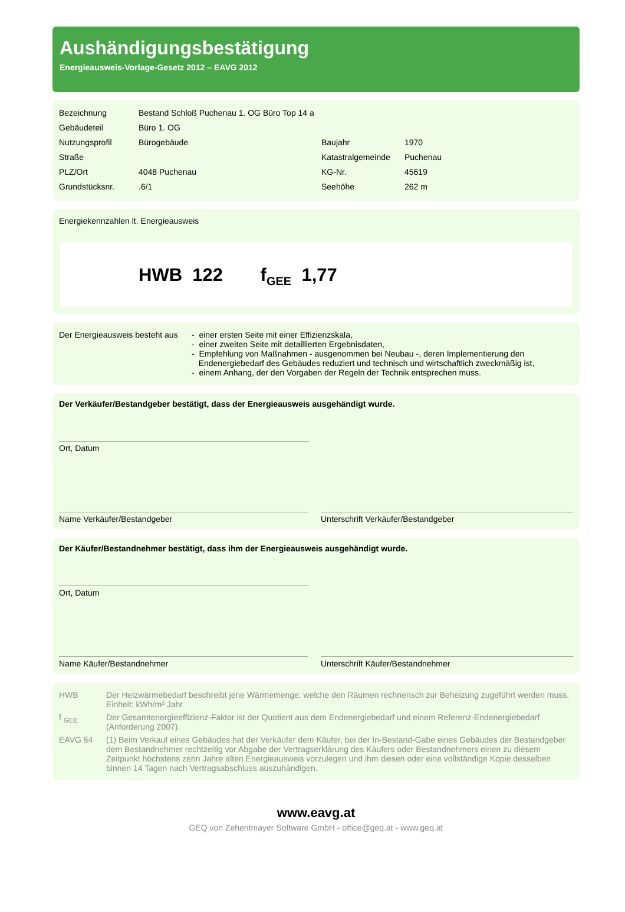Aushändigungsbestätigung
Energieausweis-Vorlage-Gesetz 2012 – EAVG 2012
| Bezeichnung | Bestand Schloß Puchenau 1. OG Büro Top 14 a | | |
| Gebäudeteil | Büro 1. OG | | |
| Nutzungsprofil | Bürogebäude | Baujahr | 1970 |
| Straße | | Katastralgemeinde | Puchenau |
| PLZ/Ort | 4048 Puchenau | KG-Nr. | 45619 |
| Grundstücksnr. | .6/1 | Seehöhe | 262 m |
Energiekennzahlen lt. Energieausweis
HWB 122 f<sub>GEE</sub> 1,77
| Der Energieausweis besteht aus | - einer ersten Seite mit einer Effizienzskala, - einer zweiten Seite mit detaillierten Ergebnisdaten, - Empfehlung von Maßnahmen - ausgenommen bei Neubau -, deren Implementierung den Endenergiebedarf des Gebäudes reduziert und technisch und wirtschaftlich zweckmäßig ist, - einem Anhang, der den Vorgaben der Regeln der Technik entsprechen muss. |
Der Verkäufer/Bestandgeber bestätigt, dass der Energieausweis ausgehändigt wurde.
Ort, Datum
Name Verkäufer/Bestandgeber Unterschrift Verkäufer/Bestandgeber
Der Käufer/Bestandnehmer bestätigt, dass ihm der Energieausweis ausgehändigt wurde.
Ort, Datum
Name Käufer/Bestandnehmer Unterschrift Käufer/Bestandnehmer
| HWB | Der Heizwärmebedarf beschreibt jene Wärmemenge, welche den Räumen rechnerisch zur Beheizung zugeführt werden muss. Einheit: kWh/m² Jahr |
| f <sub>GEE</sub> | Der Gesamtenergieeffizienz-Faktor ist der Quotient aus dem Endenergiebedarf und einem Referenz-Endenergiebedarf (Anforderung 2007). |
| EAVG §4 | (1) Beim Verkauf eines Gebäudes hat der Verkäufer dem Käufer, bei der In-Bestand-Gabe eines Gebäudes der Bestandgeber dem Bestandnehmer rechtzeitig vor Abgabe der Vertragserklärung des Käufers oder Bestandnehmers einen zu diesem Zeitpunkt höchstens zehn Jahre alten Energieausweis vorzulegen und ihm diesen oder eine vollständige Kopie desselben binnen 14 Tagen nach Vertragsabschluss auszuhändigen. |
www.eavg.at
GEQ von Zehentmayer Software GmbH - office@geq.at - www.geq.at